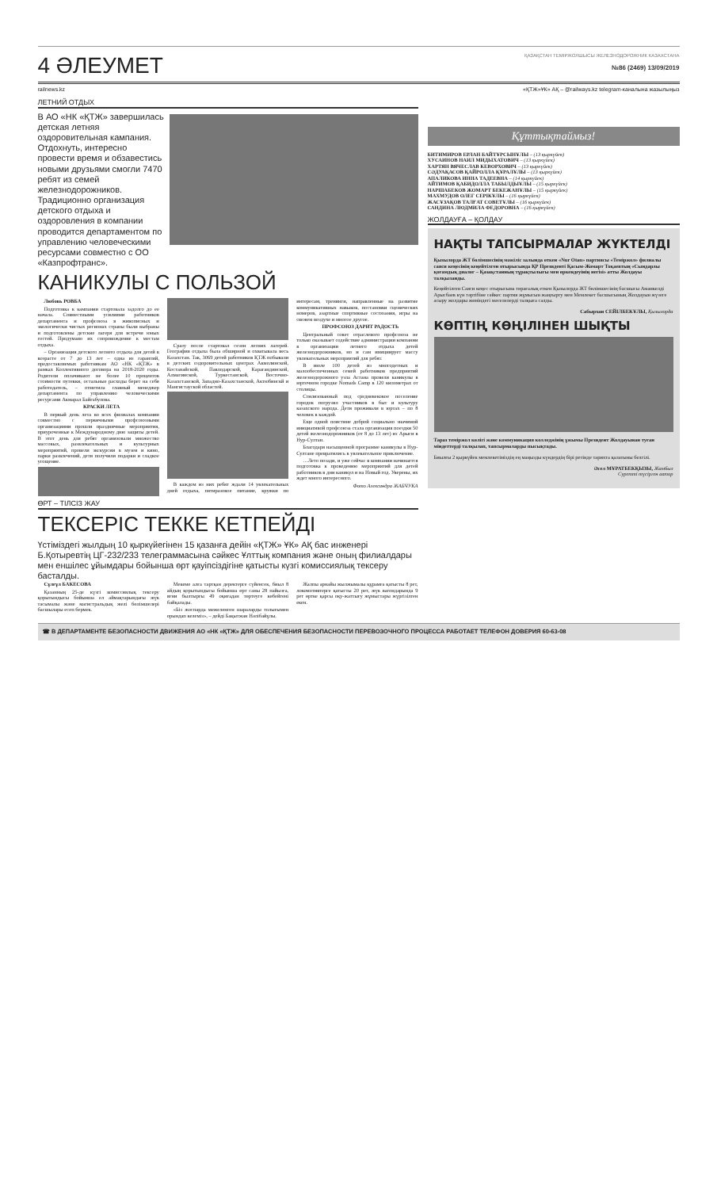4 ӘЛЕУМЕТ
ҚАЗАҚСТАН ТЕМІРЖОЛШЫСЫ ЖЕЛЕЗНОДОРОЖНИК КАЗАХСТАНА
№86 (2469) 13/09/2019
railnews.kz «ҚТЖ»ҰК» АҚ – @railways.kz telegram-каналына жазылыңыз
ЛЕТНИЙ ОТДЫХ
В АО «НК «ҚТЖ» завершилась детская летняя оздоровительная кампания. Отдохнуть, интересно провести время и обзавестись новыми друзьями смогли 7470 ребят из семей железнодорожников. Традиционно организация детского отдыха и оздоровления в компании проводится департаментом по управлению человеческими ресурсами совместно с ОО «Казпрофтранс».
КАНИКУЛЫ С ПОЛЬЗОЙ
Любовь РОВБА
Подготовка к кампании стартовала задолго до ее начала. Совместными усилиями работников департамента и профсоюза в живописных и экологически чистых регионах страны были выбраны и подготовлены детские лагеря для встречи юных гостей. Продумано их сопровождение к местам отдыха.
– Организация детского летнего отдыха для детей в возрасте от 7 до 13 лет – одна из гарантий, предоставляемых работникам АО «НК «ҚТЖ» в рамках Коллективного договора на 2018-2020 годы. Родители оплачивают не более 10 процентов стоимости путевки, остальные расходы берет на себя работодатель, – отметила главный менеджер департамента по управлению человеческими ресурсами Акмарал Байгабулова.
КРАСКИ ЛЕТА
В первый день лета во всех филиалах компании совместно с первичными профсоюзными организациями прошли праздничные мероприятия, приуроченные к Международному дню защиты детей. В этот день для ребят организовали множество массовых, развлекательных и культурных мероприятий, провели экскурсии в музеи и кино, парки развлечений, дети получили подарки и сладкое угощение.
Сразу после стартовал сезон летних лагерей. География отдыха была обширной и охватывала весь Казахстан. Так, 3069 детей работников ҚТЖ побывали в детских оздоровительных центрах Акмолинской, Костанайской, Павлодарской, Карагандинской, Алматинской, Туркестанской, Восточно-Казахстанской, Западно-Казахстанской, Актюбинскй и Мангистауской областей.
В каждом из них ребят ждали 14 увлекательных дней отдыха, пятиразовое питание, кружки по интересам, тренинги, направленные на развитие коммуникативных навыков, постановки сценических номеров, азартные спортивные состязания, игры на свежем воздухе и многое другое.
ПРОФСОЮЗ ДАРИТ РАДОСТЬ
Центральный совет отраслевого профсоюза не только оказывает содействие администрации компании в организации летнего отдыха детей железнодорожников, но и сам инициирует массу увлекательных мероприятий для ребят.
В июле 100 детей из многодетных и малообеспеченных семей работников предприятий железнодорожного узла Астана провели каникулы в юрточном городке Nomads Camp в 120 километрах от столицы.
Стилизованный под средневековое поселение городок погрузил участников в быт и культуру казахского народа. Дети проживали в юртах – по 8 человек в каждой.
Еще одной поистине доброй социально значимой инициативой профсоюза стала организация поездки 50 детей железнодорожников (от 8 до 13 лет) из Арыси в Нур-Султан.
Благодаря насыщенной программе каникулы в Нур-Султане превратились в увлекательное приключение.
…Лето позади, и уже сейчас в компании начинается подготовка к проведению мероприятий для детей работников в дни каникул и на Новый год. Уверены, их ждет много интересного.
Фото Александра ЖАБЧУКА
ӨРТ – ТІЛСІЗ ЖАУ
ТЕКСЕРІС ТЕККЕ КЕТПЕЙДІ
Үстіміздегі жылдың 10 қыркүйегінен 15 қазанға дейін «ҚТЖ» ҰК» АҚ бас инженері Б.Қотыревтің ЦГ-232/233 телеграммасына сәйкес Ұлттық компания және оның филиалдары мен еншілес ұйымдары бойынша өрт қауіпсіздігіне қатысты күзгі комиссиялық тексеру басталды.
Сұлғұл БАКЕСОВА
Қазанның 25-де күзгі комиссиялық тексеру қорытындысы бойынша ел аймақтарындағы жүк тасымалы және магистральдық желі бөлімшелері басшылары есеп бермек.
Мекеме алға тартқан деректерге сүйенсек, биыл 8 айдың қорытындысы бойынша өрт саны 28 пайызға, яғни былтырғы 49 оқиғадан төртеуге көбейгені байқалады.
«Біз жоспарда межеленген шараларды толығымен орындап келеміз», – дейді Бақытжан Нәлібайұлы.
Жалпы арнайы жылжымалы құрамға қатысты 8 рет, локомотивтерге қатысты 20 рет, жүк вагондарында 9 рет өртке қарсы оқу-жаттығу жұмыстары жүргізілген екен.
Құттықтаймыз!
БИТИМИРОВ ЕРЛАН БАЙТҰРСЫНҰЛЫ – (13 қыркүйек)
ХУСАИНОВ НАИЛ МИДЫХАТОВИЧ – (13 қыркүйек)
ХАРТЯН ВЯЧЕСЛАВ КЕВОРХОВИЧ – (13 қыркүйек)
СӘДУАҚАСОВ ҚАЙРОЛЛА ҚҰРАЛҰЛЫ – (13 қыркүйек)
АПАЛИКОВА ИННА ТАДЕЕВНА – (14 қыркүйек)
АЙТИМОВ ҚАБИДОЛЛА ТАБЫЛДЫҰЛЫ – (15 қыркүйек)
НАРШАБЕКОВ ЖОМАРТ БЕКЕЖАНҰЛЫ – (15 қыркүйек)
МАХМУДОВ ОЛЕГ СЕРІКҰЛЫ – (16 қыркүйек)
ЖАСҰЗАҚОВ ТАЛҒАТ СОВЕТҰЛЫ – (16 қыркүйек)
САНДИНА ЛЮДМИЛА ФЕДОРОВНА – (16 қыркүйек)
ЖОЛДАУҒА – ҚОЛДАУ
НАҚТЫ ТАПСЫРМАЛАР ЖҮКТЕЛДІ
Қызылорда ЖТ бөлімшесінің мәжіліс залында өткен «Nur Otan» партиясы «Теміржол» филиалы саяси кеңесінің кеңейтілген отырысында ҚР Президенті Қасым-Жомарт Тоқаевтың «Сындарлы қоғамдық диалог – Қазақстанның тұрақтылығы мен өркендеуінің негізі» атты Жолдауы талқыланды.
Кеңейтілген Саяси кеңес отырысына төрағалық еткен Қызылорда ЖТ бөлімшесінің басшысы Аманкелді Арысбаев күн тәртібіне сәйкес партия жұмысын жаңғырту мен Мемлекет басшысының Жолдауын жүзеге асыру жолдары жөніндегі мәселелерді талқыға салды.
Сабырхан СЕЙІЛБЕКҰЛЫ, Қызылорда
КӨПТІҢ КӨҢІЛІНЕН ШЫҚТЫ
Тараз теміржол көлігі және коммуникация колледжінің ұжымы Президент Жолдауынан туған міндеттерді талқылап, тапсырмаларды пысықтады.
Биылғы 2 қыркүйек мемлекетіміздің ең маңызды күндердің бірі ретінде тарихта қалатыны белгілі.
Әсел МҰРАТБЕКҚЫЗЫ, Жамбыл
Суретті түсірген автор
☎ В ДЕПАРТАМЕНТЕ БЕЗОПАСНОСТИ ДВИЖЕНИЯ АО «НК «ҚТЖ» ДЛЯ ОБЕСПЕЧЕНИЯ БЕЗОПАСНОСТИ ПЕРЕВОЗОЧНОГО ПРОЦЕССА РАБОТАЕТ ТЕЛЕФОН ДОВЕРИЯ 60-63-08